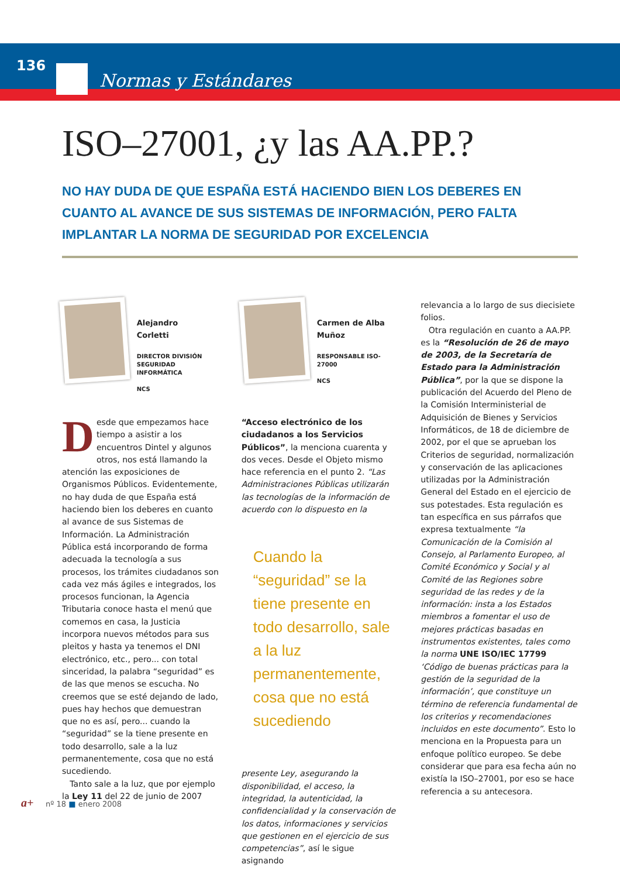136
Normas y Estándares
ISO–27001, ¿y las AA.PP.?
NO HAY DUDA DE QUE ESPAÑA ESTÁ HACIENDO BIEN LOS DEBERES EN CUANTO AL AVANCE DE SUS SISTEMAS DE INFORMACIÓN, PERO FALTA IMPLANTAR LA NORMA DE SEGURIDAD POR EXCELENCIA
Alejandro
Corletti
DIRECTOR DIVISIÓN
SEGURIDAD INFORMÁTICA
NCS
Desde que empezamos hace tiempo a asistir a los encuentros Dintel y algunos otros, nos está llamando la atención las exposiciones de Organismos Públicos. Evidentemente, no hay duda de que España está haciendo bien los deberes en cuanto al avance de sus Sistemas de Información. La Administración Pública está incorporando de forma adecuada la tecnología a sus procesos, los trámites ciudadanos son cada vez más ágiles e integrados, los procesos funcionan, la Agencia Tributaria conoce hasta el menú que comemos en casa, la Justicia incorpora nuevos métodos para sus pleitos y hasta ya tenemos el DNI electrónico, etc., pero... con total sinceridad, la palabra “seguridad” es de las que menos se escucha. No creemos que se esté dejando de lado, pues hay hechos que demuestran que no es así, pero... cuando la “seguridad” se la tiene presente en todo desarrollo, sale a la luz permanentemente, cosa que no está sucediendo.
Tanto sale a la luz, que por ejemplo la Ley 11 del 22 de junio de 2007
Carmen de Alba
Muñoz
RESPONSABLE ISO-27000
NCS
“Acceso electrónico de los ciudadanos a los Servicios Públicos”, la menciona cuarenta y dos veces. Desde el Objeto mismo hace referencia en el punto 2. “Las Administraciones Públicas utilizarán las tecnologías de la información de acuerdo con lo dispuesto en la
Cuando la “seguridad” se la tiene presente en todo desarrollo, sale a la luz permanentemente, cosa que no está sucediendo
presente Ley, asegurando la disponibilidad, el acceso, la integridad, la autenticidad, la confidencialidad y la conservación de los datos, informaciones y servicios que gestionen en el ejercicio de sus competencias”, así le sigue asignando
relevancia a lo largo de sus diecisiete folios.
Otra regulación en cuanto a AA.PP. es la “Resolución de 26 de mayo de 2003, de la Secretaría de Estado para la Administración Pública”, por la que se dispone la publicación del Acuerdo del Pleno de la Comisión Interministerial de Adquisición de Bienes y Servicios Informáticos, de 18 de diciembre de 2002, por el que se aprueban los Criterios de seguridad, normalización y conservación de las aplicaciones utilizadas por la Administración General del Estado en el ejercicio de sus potestades. Esta regulación es tan específica en sus párrafos que expresa textualmente “la Comunicación de la Comisión al Consejo, al Parlamento Europeo, al Comité Económico y Social y al Comité de las Regiones sobre seguridad de las redes y de la información: insta a los Estados miembros a fomentar el uso de mejores prácticas basadas en instrumentos existentes, tales como la norma UNE ISO/IEC 17799 ‘Código de buenas prácticas para la gestión de la seguridad de la información’, que constituye un término de referencia fundamental de los criterios y recomendaciones incluidos en este documento”. Esto lo menciona en la Propuesta para un enfoque político europeo. Se debe considerar que para esa fecha aún no existía la ISO–27001, por eso se hace referencia a su antecesora.
a+ nº 18 ■ enero 2008